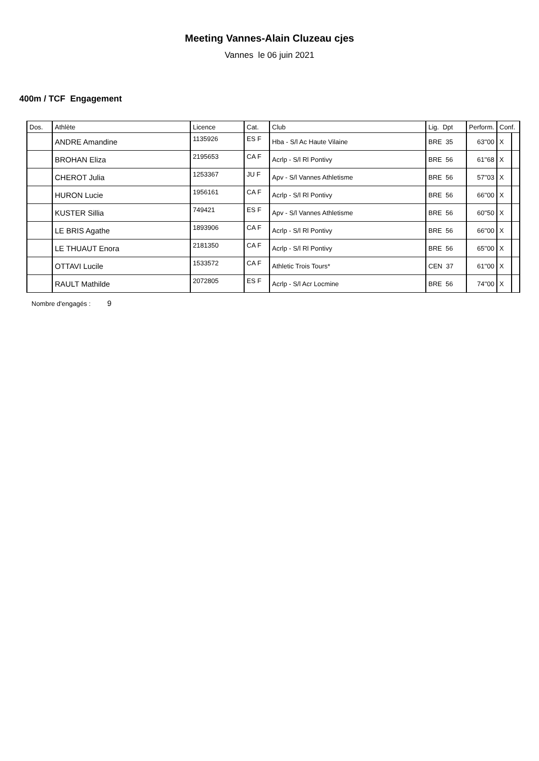Meeting Vannes-Alain Cluzeau cjes
Vannes le 06 juin 2021
400m / TCF Engagement
| Dos. | Athlète | Licence | Cat. | Club | Lig. Dpt | Perform. | Conf. | |
| --- | --- | --- | --- | --- | --- | --- | --- | --- |
| | ANDRE Amandine | 1135926 | ES F | Hba - S/l Ac Haute Vilaine | BRE 35 | 63''00 | X | |
| | BROHAN Eliza | 2195653 | CA F | Acrlp - S/l Rl Pontivy | BRE 56 | 61''68 | X | |
| | CHEROT Julia | 1253367 | JU F | Apv - S/l Vannes Athletisme | BRE 56 | 57''03 | X | |
| | HURON Lucie | 1956161 | CA F | Acrlp - S/l Rl Pontivy | BRE 56 | 66''00 | X | |
| | KUSTER Sillia | 749421 | ES F | Apv - S/l Vannes Athletisme | BRE 56 | 60''50 | X | |
| | LE BRIS Agathe | 1893906 | CA F | Acrlp - S/l Rl Pontivy | BRE 56 | 66''00 | X | |
| | LE THUAUT Enora | 2181350 | CA F | Acrlp - S/l Rl Pontivy | BRE 56 | 65''00 | X | |
| | OTTAVI Lucile | 1533572 | CA F | Athletic Trois Tours* | CEN 37 | 61''00 | X | |
| | RAULT Mathilde | 2072805 | ES F | Acrlp - S/l Acr Locmine | BRE 56 | 74''00 | X | |
Nombre d'engagés : 9